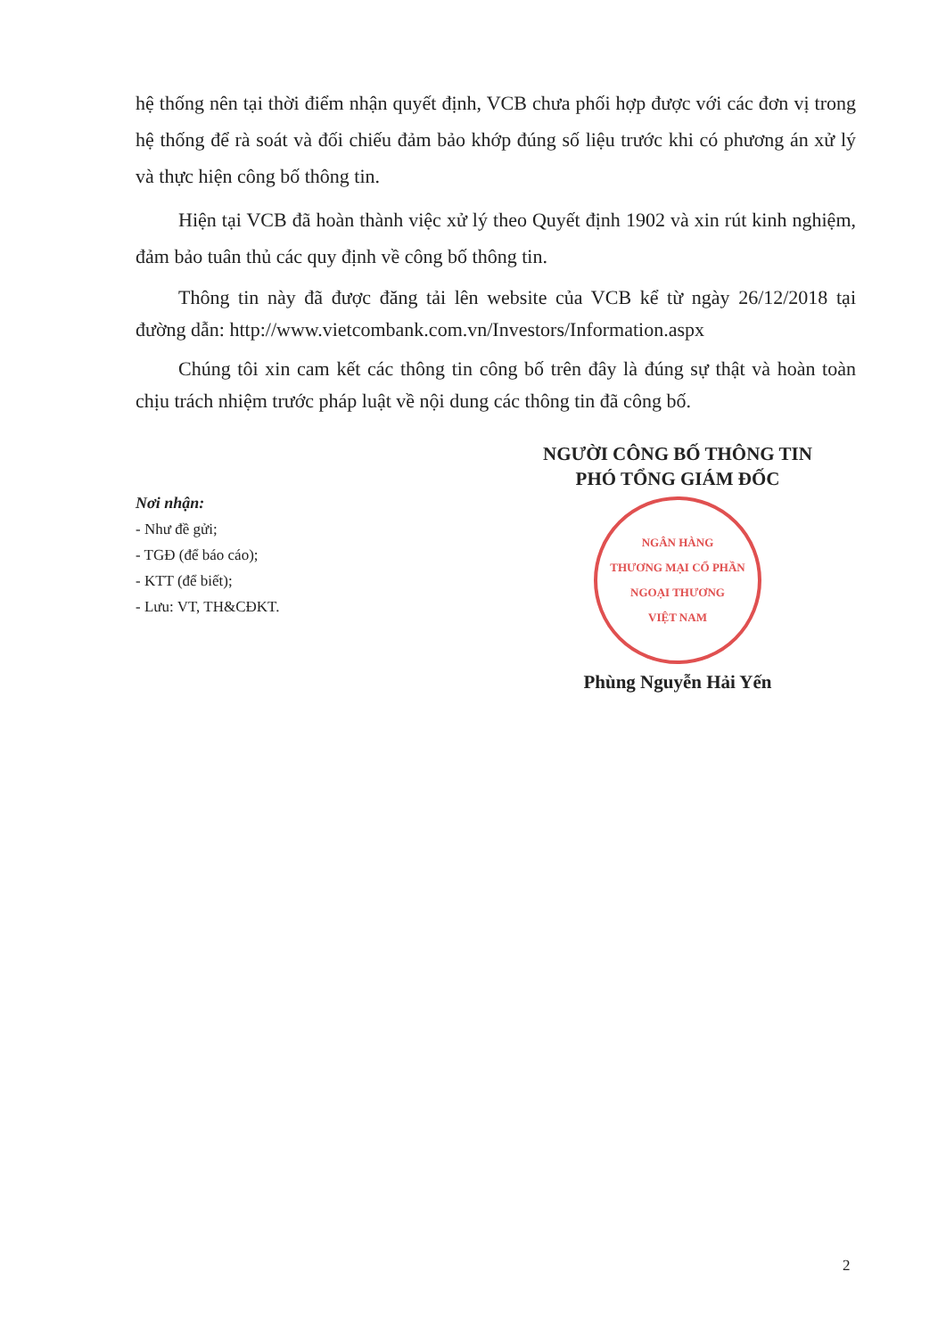hệ thống nên tại thời điểm nhận quyết định, VCB chưa phối hợp được với các đơn vị trong hệ thống để rà soát và đối chiếu đảm bảo khớp đúng số liệu trước khi có phương án xử lý và thực hiện công bố thông tin.
Hiện tại VCB đã hoàn thành việc xử lý theo Quyết định 1902 và xin rút kinh nghiệm, đảm bảo tuân thủ các quy định về công bố thông tin.
Thông tin này đã được đăng tải lên website của VCB kể từ ngày 26/12/2018 tại đường dẫn: http://www.vietcombank.com.vn/Investors/Information.aspx
Chúng tôi xin cam kết các thông tin công bố trên đây là đúng sự thật và hoàn toàn chịu trách nhiệm trước pháp luật về nội dung các thông tin đã công bố.
Nơi nhận:
- Như đề gửi;
- TGĐ (để báo cáo);
- KTT (để biết);
- Lưu: VT, TH&CĐKT.
NGƯỜI CÔNG BỐ THÔNG TIN
PHÓ TỔNG GIÁM ĐỐC
NGÂN HÀNG
THƯƠNG MẠI CỔ PHẦN
NGOẠI THƯƠNG
VIỆT NAM
Phùng Nguyễn Hải Yến
2